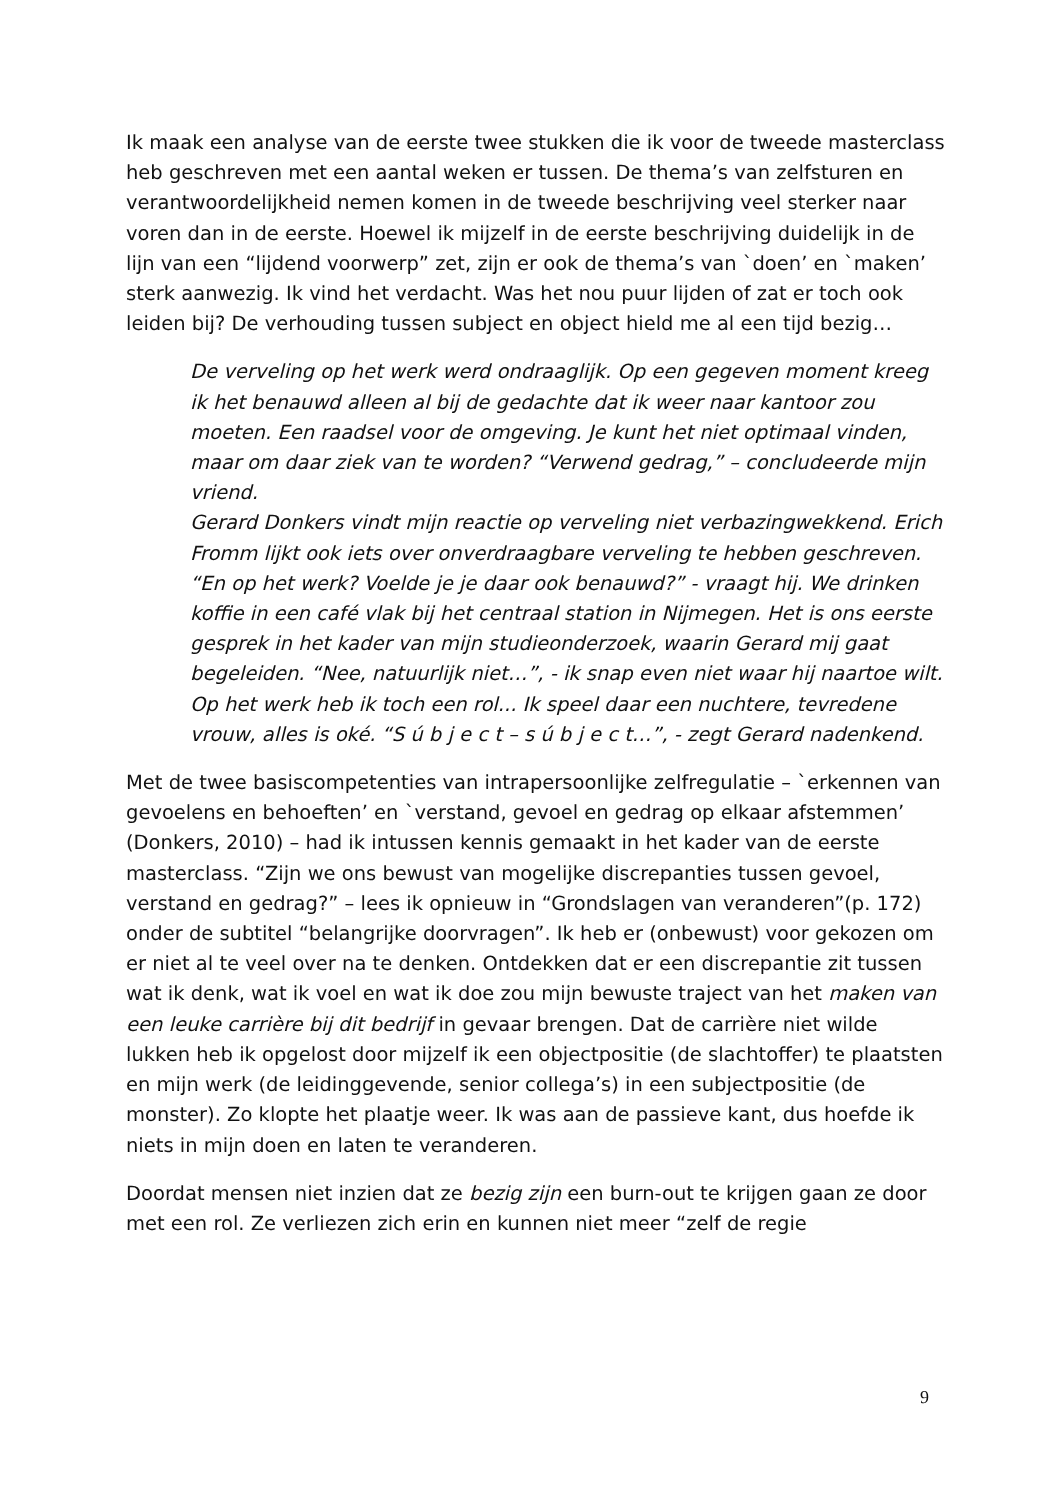Ik maak een analyse van de eerste twee stukken die ik voor de tweede masterclass heb geschreven met een aantal weken er tussen. De thema’s van zelfsturen en verantwoordelijkheid nemen komen in de tweede beschrijving veel sterker naar voren dan in de eerste. Hoewel ik mijzelf in de eerste beschrijving duidelijk in de lijn van een “lijdend voorwerp” zet, zijn er ook de thema’s van `doen’ en `maken’ sterk aanwezig. Ik vind het verdacht. Was het nou puur lijden of zat er toch ook leiden bij? De verhouding tussen subject en object hield me al een tijd bezig…
De verveling op het werk werd ondraaglijk. Op een gegeven moment kreeg ik het benauwd alleen al bij de gedachte dat ik weer naar kantoor zou moeten. Een raadsel voor de omgeving. Je kunt het niet optimaal vinden, maar om daar ziek van te worden? “Verwend gedrag,” – concludeerde mijn vriend.
Gerard Donkers vindt mijn reactie op verveling niet verbazingwekkend. Erich Fromm lijkt ook iets over onverdraagbare verveling te hebben geschreven. “En op het werk? Voelde je je daar ook benauwd?” - vraagt hij. We drinken koffie in een café vlak bij het centraal station in Nijmegen. Het is ons eerste gesprek in het kader van mijn studieonderzoek, waarin Gerard mij gaat begeleiden. “Nee, natuurlijk niet…”, - ik snap even niet waar hij naartoe wilt. Op het werk heb ik toch een rol... Ik speel daar een nuchtere, tevredene vrouw, alles is oké. “S ú b j e c t – s ú b j e c t…”, - zegt Gerard nadenkend.
Met de twee basiscompetenties van intrapersoonlijke zelfregulatie – `erkennen van gevoelens en behoeften’ en `verstand, gevoel en gedrag op elkaar afstemmen’ (Donkers, 2010) – had ik intussen kennis gemaakt in het kader van de eerste masterclass. “Zijn we ons bewust van mogelijke discrepanties tussen gevoel, verstand en gedrag?” – lees ik opnieuw in “Grondslagen van veranderen”(p. 172) onder de subtitel “belangrijke doorvragen”. Ik heb er (onbewust) voor gekozen om er niet al te veel over na te denken. Ontdekken dat er een discrepantie zit tussen wat ik denk, wat ik voel en wat ik doe zou mijn bewuste traject van het maken van een leuke carrière bij dit bedrijf in gevaar brengen. Dat de carrière niet wilde lukken heb ik opgelost door mijzelf ik een objectpositie (de slachtoffer) te plaatsten en mijn werk (de leidinggevende, senior collega’s) in een subjectpositie (de monster). Zo klopte het plaatje weer. Ik was aan de passieve kant, dus hoefde ik niets in mijn doen en laten te veranderen.
Doordat mensen niet inzien dat ze bezig zijn een burn-out te krijgen gaan ze door met een rol. Ze verliezen zich erin en kunnen niet meer “zelf de regie
9